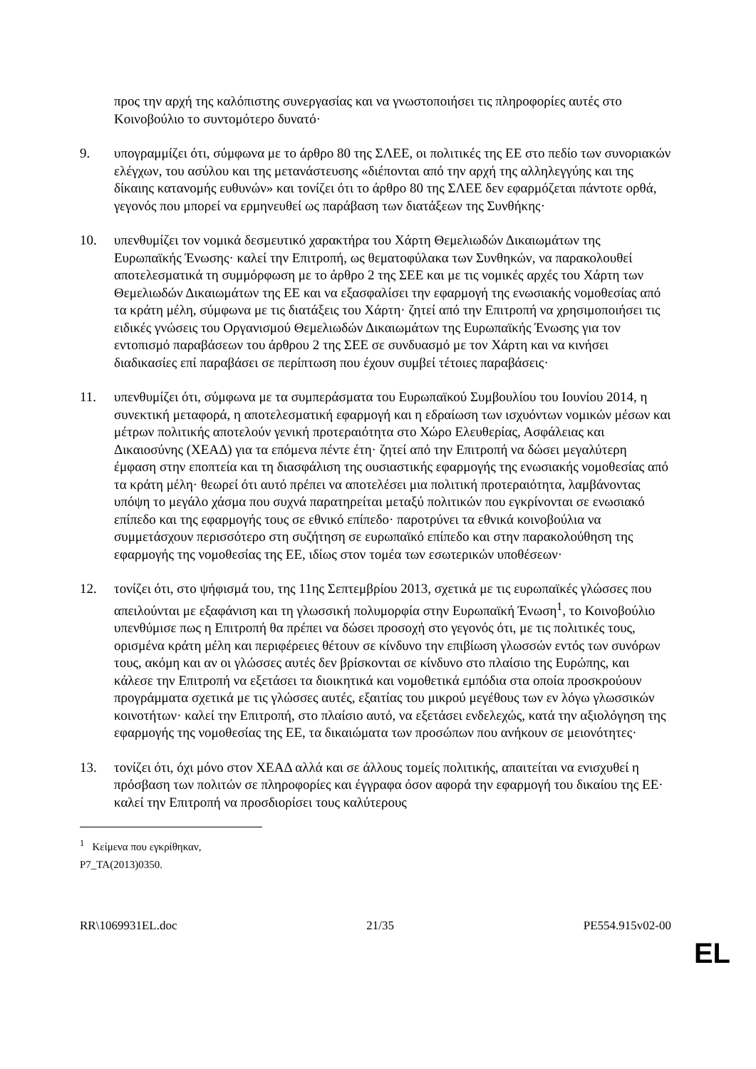προς την αρχή της καλόπιστης συνεργασίας και να γνωστοποιήσει τις πληροφορίες αυτές στο Κοινοβούλιο το συντομότερο δυνατό·
9. υπογραμμίζει ότι, σύμφωνα με το άρθρο 80 της ΣΛΕΕ, οι πολιτικές της ΕΕ στο πεδίο των συνοριακών ελέγχων, του ασύλου και της μετανάστευσης «διέπονται από την αρχή της αλληλεγγύης και της δίκαιης κατανομής ευθυνών» και τονίζει ότι το άρθρο 80 της ΣΛΕΕ δεν εφαρμόζεται πάντοτε ορθά, γεγονός που μπορεί να ερμηνευθεί ως παράβαση των διατάξεων της Συνθήκης·
10. υπενθυμίζει τον νομικά δεσμευτικό χαρακτήρα του Χάρτη Θεμελιωδών Δικαιωμάτων της Ευρωπαϊκής Ένωσης· καλεί την Επιτροπή, ως θεματοφύλακα των Συνθηκών, να παρακολουθεί αποτελεσματικά τη συμμόρφωση με το άρθρο 2 της ΣΕΕ και με τις νομικές αρχές του Χάρτη των Θεμελιωδών Δικαιωμάτων της ΕΕ και να εξασφαλίσει την εφαρμογή της ενωσιακής νομοθεσίας από τα κράτη μέλη, σύμφωνα με τις διατάξεις του Χάρτη· ζητεί από την Επιτροπή να χρησιμοποιήσει τις ειδικές γνώσεις του Οργανισμού Θεμελιωδών Δικαιωμάτων της Ευρωπαϊκής Ένωσης για τον εντοπισμό παραβάσεων του άρθρου 2 της ΣΕΕ σε συνδυασμό με τον Χάρτη και να κινήσει διαδικασίες επί παραβάσει σε περίπτωση που έχουν συμβεί τέτοιες παραβάσεις·
11. υπενθυμίζει ότι, σύμφωνα με τα συμπεράσματα του Ευρωπαϊκού Συμβουλίου του Ιουνίου 2014, η συνεκτική μεταφορά, η αποτελεσματική εφαρμογή και η εδραίωση των ισχυόντων νομικών μέσων και μέτρων πολιτικής αποτελούν γενική προτεραιότητα στο Χώρο Ελευθερίας, Ασφάλειας και Δικαιοσύνης (ΧΕΑΔ) για τα επόμενα πέντε έτη· ζητεί από την Επιτροπή να δώσει μεγαλύτερη έμφαση στην εποπτεία και τη διασφάλιση της ουσιαστικής εφαρμογής της ενωσιακής νομοθεσίας από τα κράτη μέλη· θεωρεί ότι αυτό πρέπει να αποτελέσει μια πολιτική προτεραιότητα, λαμβάνοντας υπόψη το μεγάλο χάσμα που συχνά παρατηρείται μεταξύ πολιτικών που εγκρίνονται σε ενωσιακό επίπεδο και της εφαρμογής τους σε εθνικό επίπεδο· παροτρύνει τα εθνικά κοινοβούλια να συμμετάσχουν περισσότερο στη συζήτηση σε ευρωπαϊκό επίπεδο και στην παρακολούθηση της εφαρμογής της νομοθεσίας της ΕΕ, ιδίως στον τομέα των εσωτερικών υποθέσεων·
12. τονίζει ότι, στο ψήφισμά του, της 11ης Σεπτεμβρίου 2013, σχετικά με τις ευρωπαϊκές γλώσσες που απειλούνται με εξαφάνιση και τη γλωσσική πολυμορφία στην Ευρωπαϊκή Ένωση<sup>1</sup>, το Κοινοβούλιο υπενθύμισε πως η Επιτροπή θα πρέπει να δώσει προσοχή στο γεγονός ότι, με τις πολιτικές τους, ορισμένα κράτη μέλη και περιφέρειες θέτουν σε κίνδυνο την επιβίωση γλωσσών εντός των συνόρων τους, ακόμη και αν οι γλώσσες αυτές δεν βρίσκονται σε κίνδυνο στο πλαίσιο της Ευρώπης, και κάλεσε την Επιτροπή να εξετάσει τα διοικητικά και νομοθετικά εμπόδια στα οποία προσκρούουν προγράμματα σχετικά με τις γλώσσες αυτές, εξαιτίας του μικρού μεγέθους των εν λόγω γλωσσικών κοινοτήτων· καλεί την Επιτροπή, στο πλαίσιο αυτό, να εξετάσει ενδελεχώς, κατά την αξιολόγηση της εφαρμογής της νομοθεσίας της ΕΕ, τα δικαιώματα των προσώπων που ανήκουν σε μειονότητες·
13. τονίζει ότι, όχι μόνο στον ΧΕΑΔ αλλά και σε άλλους τομείς πολιτικής, απαιτείται να ενισχυθεί η πρόσβαση των πολιτών σε πληροφορίες και έγγραφα όσον αφορά την εφαρμογή του δικαίου της ΕΕ· καλεί την Επιτροπή να προσδιορίσει τους καλύτερους
<sup>1</sup> Κείμενα που εγκρίθηκαν, P7_TA(2013)0350.
RR\1069931EL.doc 21/35 PE554.915v02-00
EL